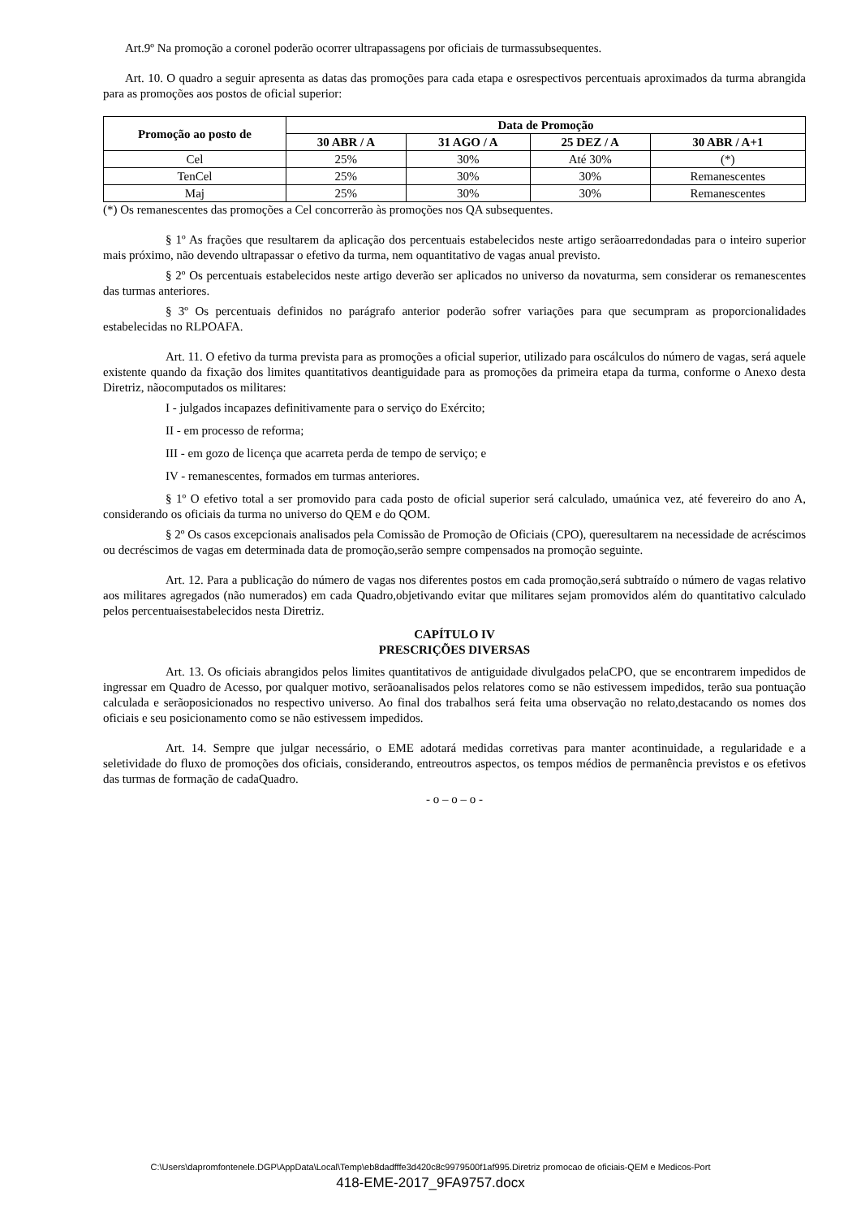Art.9º Na promoção a coronel poderão ocorrer ultrapassagens por oficiais de turmassubsequentes.
Art. 10. O quadro a seguir apresenta as datas das promoções para cada etapa e osrespectivos percentuais aproximados da turma abrangida para as promoções aos postos de oficial superior:
| Promoção ao posto de | Data de Promoção | | | |
| --- | --- | --- | --- | --- |
| | 30 ABR / A | 31 AGO / A | 25 DEZ / A | 30 ABR / A+1 |
| Cel | 25% | 30% | Até 30% | (*) |
| TenCel | 25% | 30% | 30% | Remanescentes |
| Maj | 25% | 30% | 30% | Remanescentes |
(*) Os remanescentes das promoções a Cel concorrerão às promoções nos QA subsequentes.
§ 1º As frações que resultarem da aplicação dos percentuais estabelecidos neste artigo serãoarredondadas para o inteiro superior mais próximo, não devendo ultrapassar o efetivo da turma, nem oquantitativo de vagas anual previsto.
§ 2º Os percentuais estabelecidos neste artigo deverão ser aplicados no universo da novaturma, sem considerar os remanescentes das turmas anteriores.
§ 3º Os percentuais definidos no parágrafo anterior poderão sofrer variações para que secumpram as proporcionalidades estabelecidas no RLPOAFA.
Art. 11. O efetivo da turma prevista para as promoções a oficial superior, utilizado para oscálculos do número de vagas, será aquele existente quando da fixação dos limites quantitativos deantiguidade para as promoções da primeira etapa da turma, conforme o Anexo desta Diretriz, nãocomputados os militares:
I - julgados incapazes definitivamente para o serviço do Exército;
II - em processo de reforma;
III - em gozo de licença que acarreta perda de tempo de serviço; e
IV - remanescentes, formados em turmas anteriores.
§ 1º O efetivo total a ser promovido para cada posto de oficial superior será calculado, umaúnica vez, até fevereiro do ano A, considerando os oficiais da turma no universo do QEM e do QOM.
§ 2º Os casos excepcionais analisados pela Comissão de Promoção de Oficiais (CPO), queresultarem na necessidade de acréscimos ou decréscimos de vagas em determinada data de promoção,serão sempre compensados na promoção seguinte.
Art. 12. Para a publicação do número de vagas nos diferentes postos em cada promoção,será subtraído o número de vagas relativo aos militares agregados (não numerados) em cada Quadro,objetivando evitar que militares sejam promovidos além do quantitativo calculado pelos percentuaisestabelecidos nesta Diretriz.
CAPÍTULO IV
PRESCRIÇÕES DIVERSAS
Art. 13. Os oficiais abrangidos pelos limites quantitativos de antiguidade divulgados pelaCPO, que se encontrarem impedidos de ingressar em Quadro de Acesso, por qualquer motivo, serãoanalisados pelos relatores como se não estivessem impedidos, terão sua pontuação calculada e serãoposicionados no respectivo universo. Ao final dos trabalhos será feita uma observação no relato,destacando os nomes dos oficiais e seu posicionamento como se não estivessem impedidos.
Art. 14. Sempre que julgar necessário, o EME adotará medidas corretivas para manter acontinuidade, a regularidade e a seletividade do fluxo de promoções dos oficiais, considerando, entreoutros aspectos, os tempos médios de permanência previstos e os efetivos das turmas de formação de cadaQuadro.
- o – o – o -
C:\Users\dapromfontenele.DGP\AppData\Local\Temp\eb8dadfffe3d420c8c9979500f1af995.Diretriz promocao de oficiais-QEM e Medicos-Port
418-EME-2017_9FA9757.docx